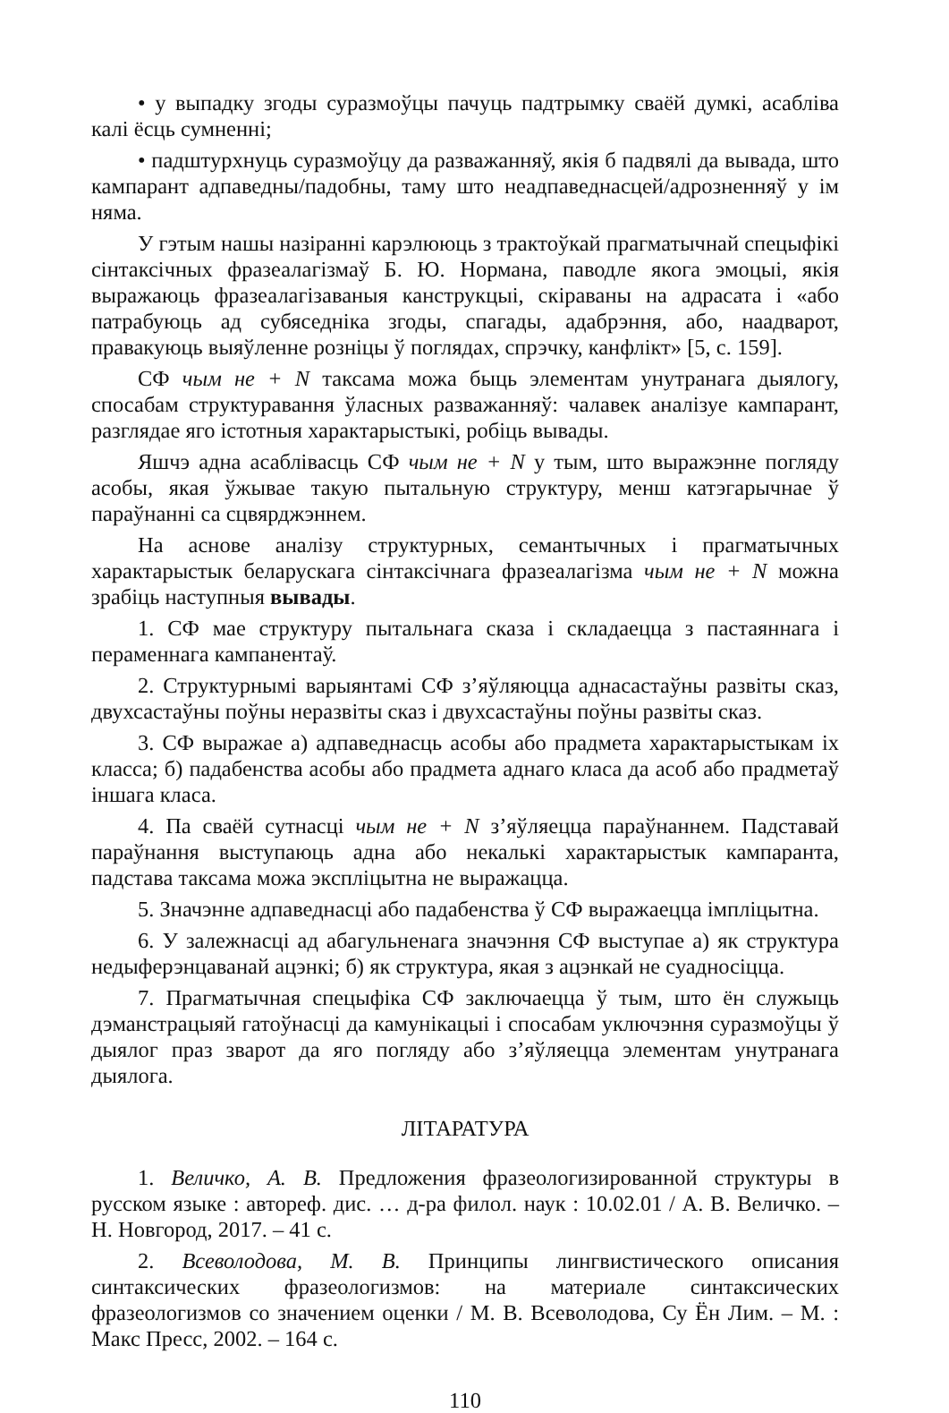• у выпадку згоды суразмоўцы пачуць падтрымку сваёй думкі, асабліва калі ёсць сумненні;
• падштурхнуць суразмоўцу да разважанняў, якія б падвялі да вывада, што кампарант адпаведны/падобны, таму што неадпаведнасцей/адрозненняў у ім няма.
У гэтым нашы назіранні карэлююць з трактоўкай прагматычнай спецыфікі сінтаксічных фразеалагізмаў Б. Ю. Нормана, паводле якога эмоцыі, якія выражаюць фразеалагізаваныя канструкцыі, скіраваны на адрасата і «або патрабуюць ад субяседніка згоды, спагады, адабрэння, або, наадварот, правакуюць выяўленне розніцы ў поглядах, спрэчку, канфлікт» [5, с. 159].
СФ чым не + N таксама можа быць элементам унутранага дыялогу, спосабам структуравання ўласных разважанняў: чалавек аналізуе кампарант, разглядае яго істотныя характарыстыкі, робіць вывады.
Яшчэ адна асаблівасць СФ чым не + N у тым, што выражэнне погляду асобы, якая ўжывае такую пытальную структуру, менш катэгарычнае ў параўнанні са сцвярджэннем.
На аснове аналізу структурных, семантычных і прагматычных характарыстык беларускага сінтаксічнага фразеалагізма чым не + N можна зрабіць наступныя вывады.
1. СФ мае структуру пытальнага сказа і складаецца з пастаяннага і пераменнага кампанентаў.
2. Структурнымі варыянтамі СФ з’яўляюцца аднасастаўны развіты сказ, двухсастаўны поўны неразвіты сказ і двухсастаўны поўны развіты сказ.
3. СФ выражае а) адпаведнасць асобы або прадмета характарыстыкам іх класса; б) падабенства асобы або прадмета аднаго класа да асоб або прадметаў іншага класа.
4. Па сваёй сутнасці чым не + N з’яўляецца параўнаннем. Падставай параўнання выступаюць адна або некалькі характарыстык кампаранта, падстава таксама можа эксплiцытна не выражацца.
5. Значэнне адпаведнасці або падабенства ў СФ выражаецца імпліцытна.
6. У залежнасці ад абагульненага значэння СФ выступае а) як структура недыферэнцаванай ацэнкі; б) як структура, якая з ацэнкай не суадносіцца.
7. Прагматычная спецыфіка СФ заключаецца ў тым, што ён служыць дэманстрацыяй гатоўнасці да камунікацыі і спосабам уключэння суразмоўцы ў дыялог праз зварот да яго погляду або з’яўляецца элементам унутранага дыялога.
ЛІТАРАТУРА
1. Величко, А. В. Предложения фразеологизированной структуры в русском языке : автореф. дис. … д-ра филол. наук : 10.02.01 / А. В. Величко. – Н. Новгород, 2017. – 41 с.
2. Всеволодова, М. В. Принципы лингвистического описания синтаксических фразеологизмов: на материале синтаксических фразеологизмов со значением оценки / М. В. Всеволодова, Су Ён Лим. – М. : Макс Пресс, 2002. – 164 с.
110